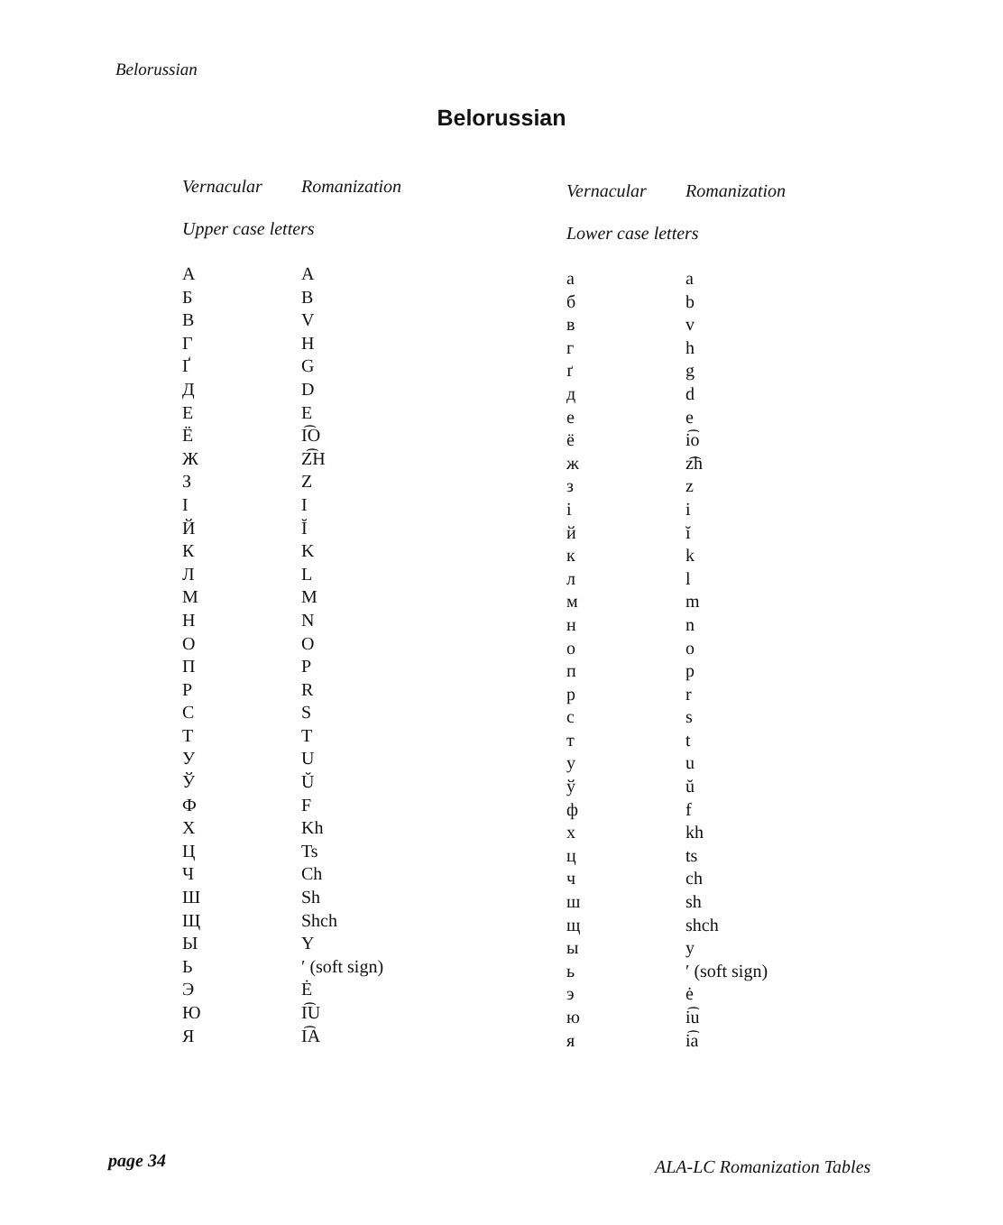Belorussian
Belorussian
| Vernacular | Romanization |
| --- | --- |
| Upper case letters | |
| А | A |
| Б | B |
| В | V |
| Г | H |
| Ґ | G |
| Д | D |
| Е | E |
| Ё | I͡O |
| Ж | Z͡H |
| З | Z |
| І | I |
| Й | Ĭ |
| К | K |
| Л | L |
| М | M |
| Н | N |
| О | O |
| П | P |
| Р | R |
| С | S |
| Т | T |
| У | U |
| Ў | Ŭ |
| Ф | F |
| Х | Kh |
| Ц | Ts |
| Ч | Ch |
| Ш | Sh |
| Щ | Shch |
| Ы | Y |
| Ь | ʹ (soft sign) |
| Э | Ė |
| Ю | I͡U |
| Я | I͡A |
| Vernacular | Romanization |
| --- | --- |
| Lower case letters | |
| а | a |
| б | b |
| в | v |
| г | h |
| ґ | g |
| д | d |
| е | e |
| ё | i͡o |
| ж | z͡h |
| з | z |
| і | i |
| й | ĭ |
| к | k |
| л | l |
| м | m |
| н | n |
| о | o |
| п | p |
| р | r |
| с | s |
| т | t |
| у | u |
| ў | ŭ |
| ф | f |
| х | kh |
| ц | ts |
| ч | ch |
| ш | sh |
| щ | shch |
| ы | y |
| ь | ʹ (soft sign) |
| э | ė |
| ю | i͡u |
| я | i͡a |
page 34 ALA-LC Romanization Tables